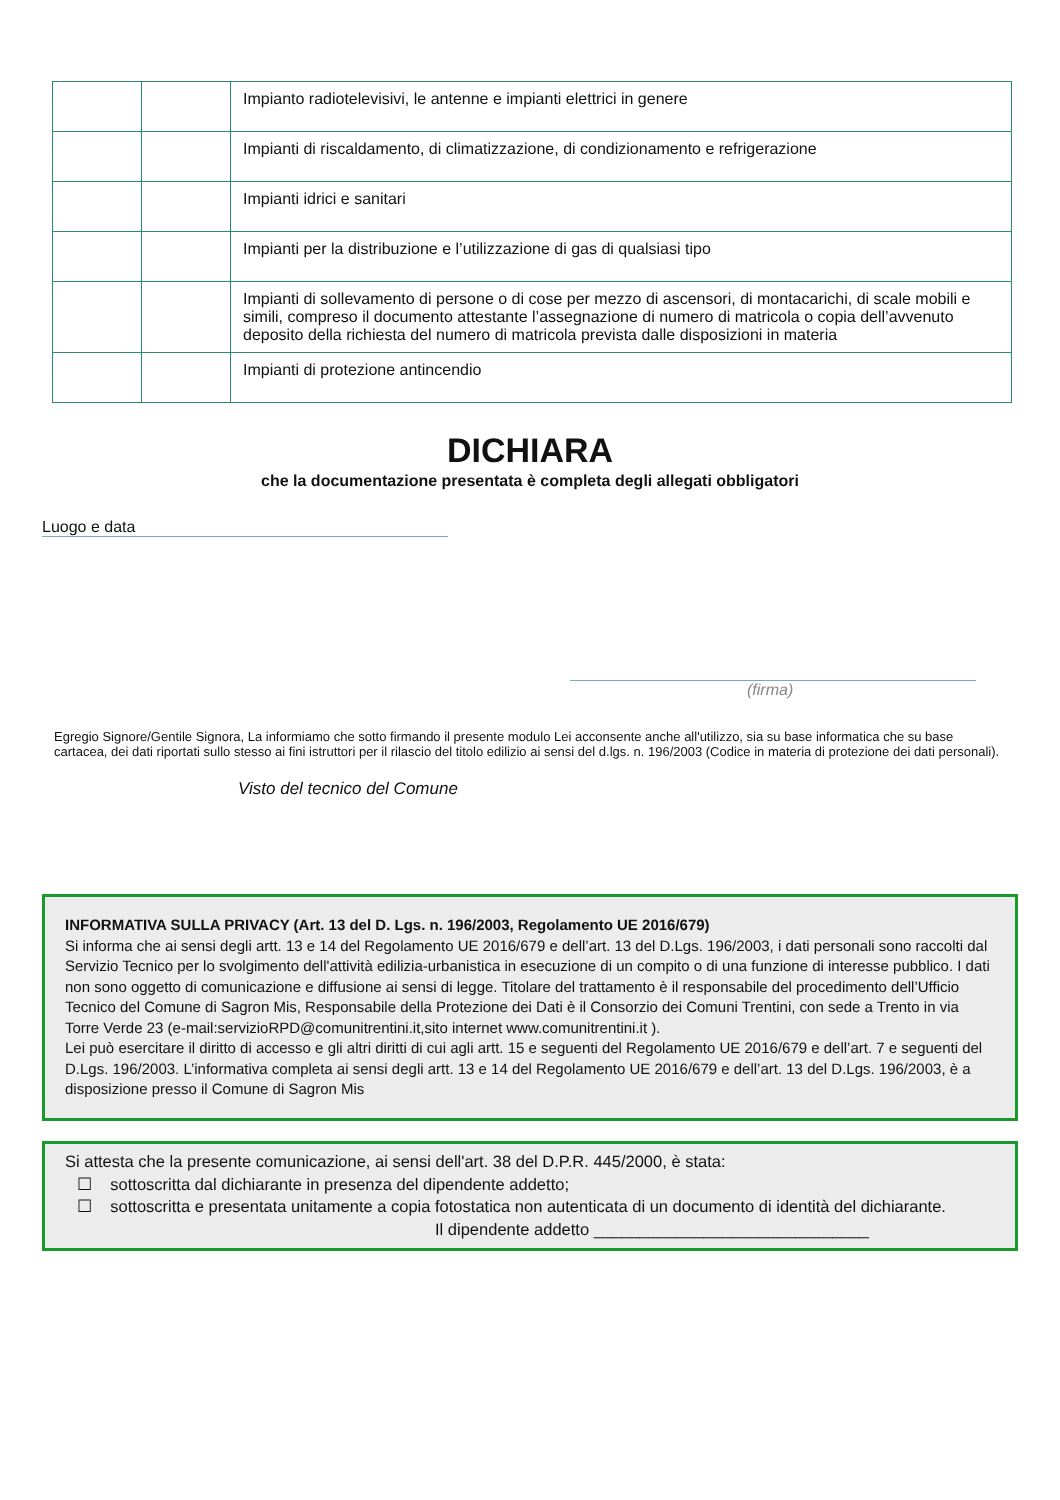| | | Impianto radiotelevisivi, le antenne e impianti elettrici in genere |
| | | Impianti di riscaldamento, di climatizzazione, di condizionamento e refrigerazione |
| | | Impianti idrici e sanitari |
| | | Impianti per la distribuzione e l’utilizzazione di gas di qualsiasi tipo |
| | | Impianti di sollevamento di persone o di cose per mezzo di ascensori, di montacarichi, di scale mobili e simili, compreso il documento attestante l’assegnazione di numero di matricola o copia dell’avvenuto deposito della richiesta del numero di matricola prevista dalle disposizioni in materia |
| | | Impianti di protezione antincendio |
DICHIARA
che la documentazione presentata è completa degli allegati obbligatori
Luogo e data
(firma)
Egregio Signore/Gentile Signora, La informiamo che sotto firmando il presente modulo Lei acconsente anche all'utilizzo, sia su base informatica che su base cartacea, dei dati riportati sullo stesso ai fini istruttori per il rilascio del titolo edilizio ai sensi del d.lgs. n. 196/2003 (Codice in materia di protezione dei dati personali).
Visto del tecnico del Comune
INFORMATIVA SULLA PRIVACY (Art. 13 del D. Lgs. n. 196/2003, Regolamento UE 2016/679)
Si informa che ai sensi degli artt. 13 e 14 del Regolamento UE 2016/679 e dell’art. 13 del D.Lgs. 196/2003, i dati personali sono raccolti dal Servizio Tecnico per lo svolgimento dell'attività edilizia-urbanistica in esecuzione di un compito o di una funzione di interesse pubblico. I dati non sono oggetto di comunicazione e diffusione ai sensi di legge. Titolare del trattamento è il responsabile del procedimento dell’Ufficio Tecnico del Comune di Sagron Mis, Responsabile della Protezione dei Dati è il Consorzio dei Comuni Trentini, con sede a Trento in via Torre Verde 23 (e-mail:servizioRPD@comunitrentini.it,sito internet www.comunitrentini.it ).
Lei può esercitare il diritto di accesso e gli altri diritti di cui agli artt. 15 e seguenti del Regolamento UE 2016/679 e dell’art. 7 e seguenti del D.Lgs. 196/2003. L’informativa completa ai sensi degli artt. 13 e 14 del Regolamento UE 2016/679 e dell’art. 13 del D.Lgs. 196/2003, è a disposizione presso il Comune di Sagron Mis
Si attesta che la presente comunicazione, ai sensi dell'art. 38 del D.P.R. 445/2000, è stata:
☐ sottoscritta dal dichiarante in presenza del dipendente addetto;
☐ sottoscritta e presentata unitamente a copia fotostatica non autenticata di un documento di identità del dichiarante.
Il dipendente addetto ______________________________